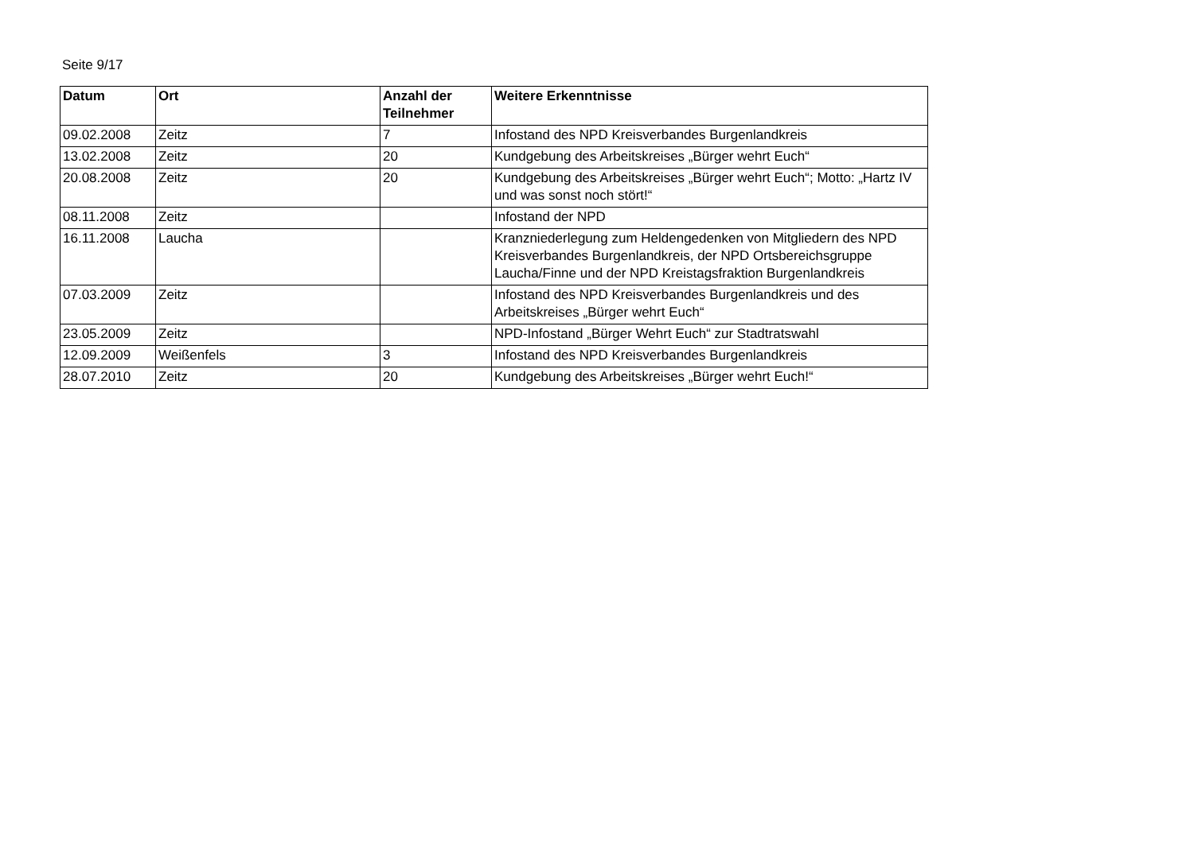Seite 9/17
| Datum | Ort | Anzahl der Teilnehmer | Weitere Erkenntnisse |
| --- | --- | --- | --- |
| 09.02.2008 | Zeitz | 7 | Infostand des NPD Kreisverbandes Burgenlandkreis |
| 13.02.2008 | Zeitz | 20 | Kundgebung des Arbeitskreises „Bürger wehrt Euch“ |
| 20.08.2008 | Zeitz | 20 | Kundgebung des Arbeitskreises „Bürger wehrt Euch“; Motto: „Hartz IV und was sonst noch stört!“ |
| 08.11.2008 | Zeitz | | Infostand der NPD |
| 16.11.2008 | Laucha | | Kranzniederlegung zum Heldengedenken von Mitgliedern des NPD Kreisverbandes Burgenlandkreis, der NPD Ortsbereichsgruppe Laucha/Finne und der NPD Kreistagsfraktion Burgenlandkreis |
| 07.03.2009 | Zeitz | | Infostand des NPD Kreisverbandes Burgenlandkreis und des Arbeitskreises „Bürger wehrt Euch“ |
| 23.05.2009 | Zeitz | | NPD-Infostand „Bürger Wehrt Euch“ zur Stadtratswahl |
| 12.09.2009 | Weißenfels | 3 | Infostand des NPD Kreisverbandes Burgenlandkreis |
| 28.07.2010 | Zeitz | 20 | Kundgebung des Arbeitskreises „Bürger wehrt Euch!“ |